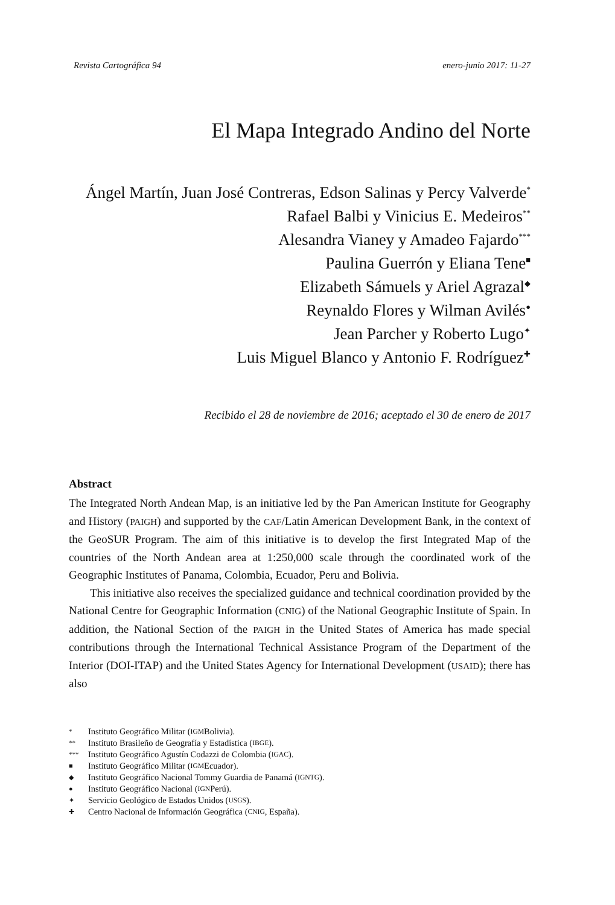Revista Cartográfica 94 enero-junio 2017: 11-27
El Mapa Integrado Andino del Norte
Ángel Martín, Juan José Contreras, Edson Salinas y Percy Valverde<sup>*</sup>
Rafael Balbi y Vinicius E. Medeiros<sup>**</sup>
Alesandra Vianey y Amadeo Fajardo<sup>***</sup>
Paulina Guerrón y Eliana Tene<sup>■</sup>
Elizabeth Sámuels y Ariel Agrazal<sup>◆</sup>
Reynaldo Flores y Wilman Avilés<sup>●</sup>
Jean Parcher y Roberto Lugo<sup>✦</sup>
Luis Miguel Blanco y Antonio F. Rodríguez<sup>✚</sup>
Recibido el 28 de noviembre de 2016; aceptado el 30 de enero de 2017
Abstract
The Integrated North Andean Map, is an initiative led by the Pan American Institute for Geography and History (PAIGH) and supported by the CAF/Latin American Development Bank, in the context of the GeoSUR Program. The aim of this initiative is to develop the first Integrated Map of the countries of the North Andean area at 1:250,000 scale through the coordinated work of the Geographic Institutes of Panama, Colombia, Ecuador, Peru and Bolivia.
This initiative also receives the specialized guidance and technical coordination provided by the National Centre for Geographic Information (CNIG) of the National Geographic Institute of Spain. In addition, the National Section of the PAIGH in the United States of America has made special contributions through the International Technical Assistance Program of the Department of the Interior (DOI-ITAP) and the United States Agency for International Development (USAID); there has also
* Instituto Geográfico Militar (IGM Bolivia).
** Instituto Brasileño de Geografía y Estadística (IBGE).
*** Instituto Geográfico Agustín Codazzi de Colombia (IGAC).
■ Instituto Geográfico Militar (IGM Ecuador).
◆ Instituto Geográfico Nacional Tommy Guardia de Panamá (IGNTG).
● Instituto Geográfico Nacional (IGN Perú).
✦ Servicio Geológico de Estados Unidos (USGS).
✚ Centro Nacional de Información Geográfica (CNIG, España).